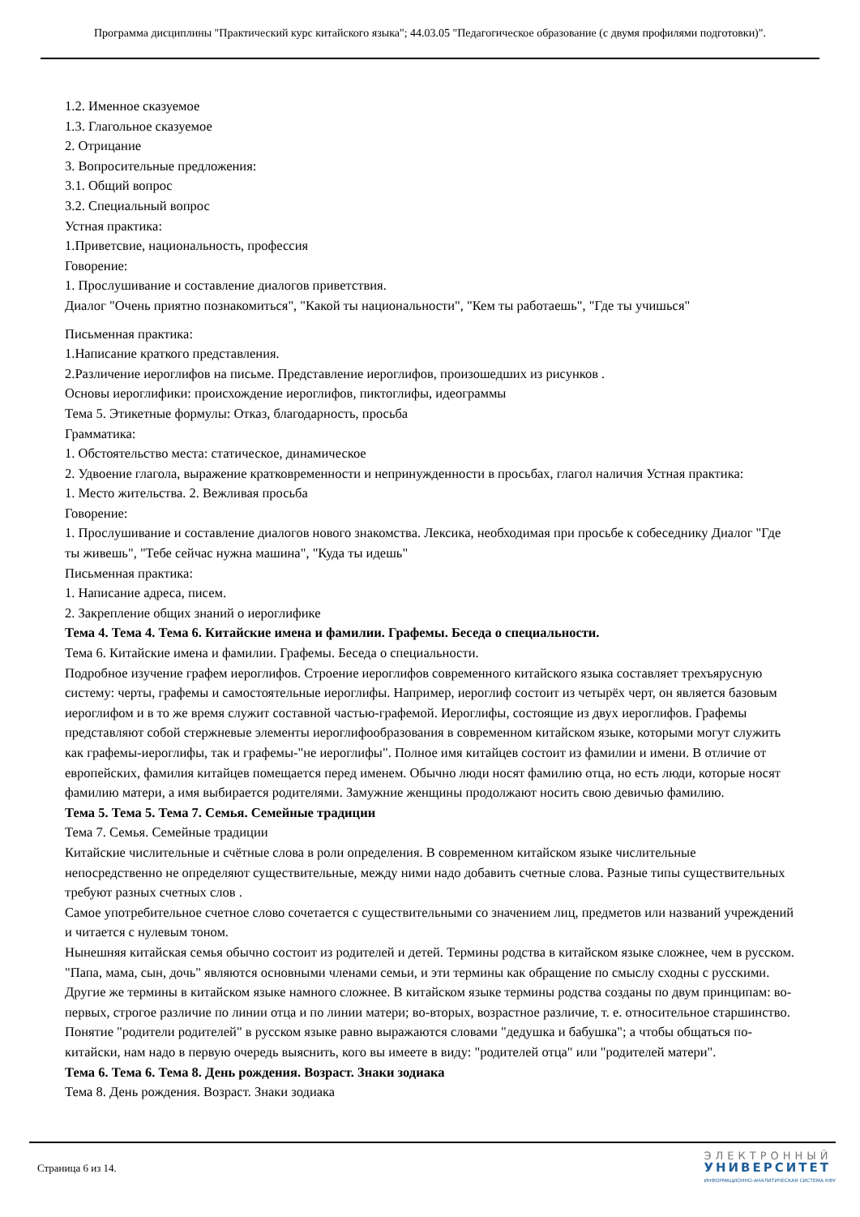Программа дисциплины "Практический курс китайского языка"; 44.03.05 "Педагогическое образование (с двумя профилями подготовки)".
1.2. Именное сказуемое
1.3. Глагольное сказуемое
2. Отрицание
3. Вопросительные предложения:
3.1. Общий вопрос
3.2. Специальный вопрос
Устная практика:
1.Приветсвие, национальность, профессия
Говорение:
1. Прослушивание и составление диалогов приветствия.
Диалог "Очень приятно познакомиться", "Какой ты национальности", "Кем ты работаешь", "Где ты учишься"
Письменная практика:
1.Написание краткого представления.
2.Различение иероглифов на письме. Представление иероглифов, произошедших из рисунков .
Основы иероглифики: происхождение иероглифов, пиктоглифы, идеограммы
Тема 5. Этикетные формулы: Отказ, благодарность, просьба
Грамматика:
1. Обстоятельство места: статическое, динамическое
2. Удвоение глагола, выражение кратковременности и непринужденности в просьбах, глагол наличия Устная практика:
1. Место жительства. 2. Вежливая просьба
Говорение:
1. Прослушивание и составление диалогов нового знакомства. Лексика, необходимая при просьбе к собеседнику Диалог "Где ты живешь", "Тебе сейчас нужна машина", "Куда ты идешь"
Письменная практика:
1. Написание адреса, писем.
2. Закрепление общих знаний о иероглифике
Тема 4. Тема 4. Тема 6. Китайские имена и фамилии. Графемы. Беседа о специальности.
Тема 6. Китайские имена и фамилии. Графемы. Беседа о специальности.
Подробное изучение графем иероглифов. Строение иероглифов современного китайского языка составляет трехъярусную систему: черты, графемы и самостоятельные иероглифы. Например, иероглиф состоит из четырёх черт, он является базовым иероглифом и в то же время служит составной частью-графемой. Иероглифы, состоящие из двух иероглифов. Графемы представляют собой стержневые элементы иероглифообразования в современном китайском языке, которыми могут служить как графемы-иероглифы, так и графемы-"не иероглифы". Полное имя китайцев состоит из фамилии и имени. В отличие от европейских, фамилия китайцев помещается перед именем. Обычно люди носят фамилию отца, но есть люди, которые носят фамилию матери, а имя выбирается родителями. Замужние женщины продолжают носить свою девичью фамилию.
Тема 5. Тема 5. Тема 7. Семья. Семейные традиции
Тема 7. Семья. Семейные традиции
Китайские числительные и счётные слова в роли определения. В современном китайском языке числительные непосредственно не определяют существительные, между ними надо добавить счетные слова. Разные типы существительных требуют разных счетных слов .
Самое употребительное счетное слово сочетается с существительными со значением лиц, предметов или названий учреждений и читается с нулевым тоном.
Нынешняя китайская семья обычно состоит из родителей и детей. Термины родства в китайском языке сложнее, чем в русском. "Папа, мама, сын, дочь" являются основными членами семьи, и эти термины как обращение по смыслу сходны с русскими. Другие же термины в китайском языке намного сложнее. В китайском языке термины родства созданы по двум принципам: во-первых, строгое различие по линии отца и по линии матери; во-вторых, возрастное различие, т. е. относительное старшинство.
Понятие "родители родителей" в русском языке равно выражаются словами "дедушка и бабушка"; а чтобы общаться по-китайски, нам надо в первую очередь выяснить, кого вы имеете в виду: "родителей отца" или "родителей матери".
Тема 6. Тема 6. Тема 8. День рождения. Возраст. Знаки зодиака
Тема 8. День рождения. Возраст. Знаки зодиака
Страница 6 из 14.
ЭЛЕКТРОННЫЙ
УНИВЕРСИТЕТ
ИНФОРМАЦИОННО-АНАЛИТИЧЕСКАЯ СИСТЕМА КФУ